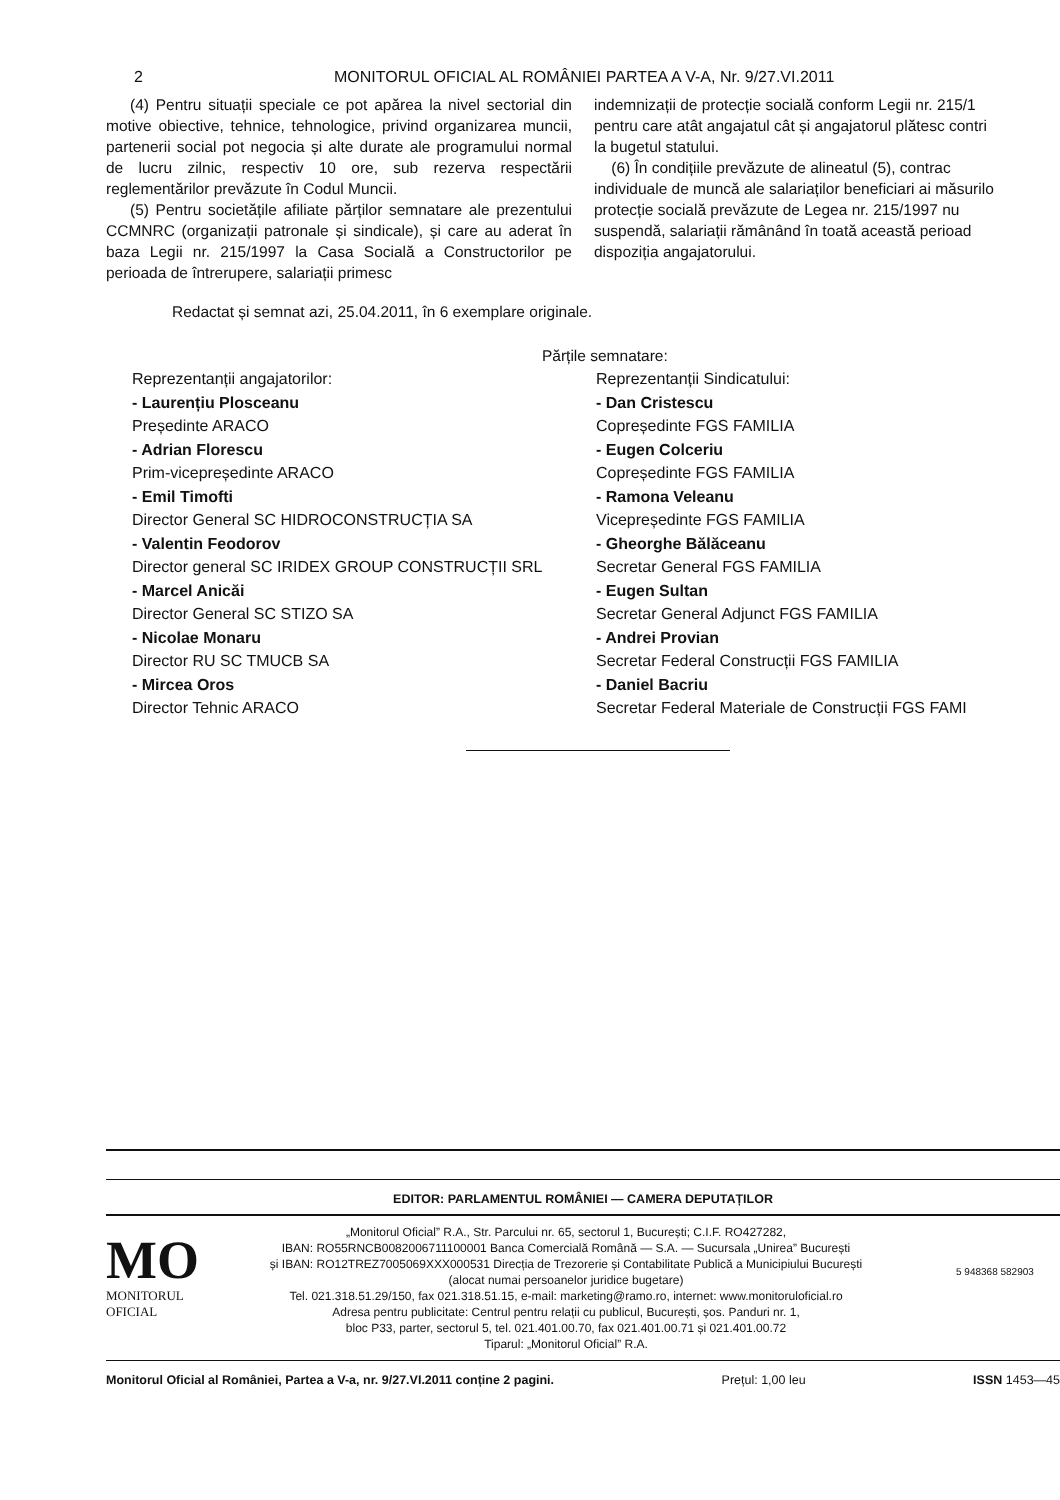2 MONITORUL OFICIAL AL ROMÂNIEI PARTEA A V-A, Nr. 9/27.VI.2011
(4) Pentru situații speciale ce pot apărea la nivel sectorial din motive obiective, tehnice, tehnologice, privind organizarea muncii, partenerii social pot negocia și alte durate ale programului normal de lucru zilnic, respectiv 10 ore, sub rezerva respectării reglementărilor prevăzute în Codul Muncii.
(5) Pentru societățile afiliate părților semnatare ale prezentului CCMNRC (organizații patronale și sindicale), și care au aderat în baza Legii nr. 215/1997 la Casa Socială a Constructorilor pe perioada de întrerupere, salariații primesc
indemnizații de protecție socială conform Legii nr. 215/1
pentru care atât angajatul cât și angajatorul plătesc contri
la bugetul statului.
(6) În condițiile prevăzute de alineatul (5), contrac
individuale de muncă ale salariaților beneficiari ai măsurilo
protecție socială prevăzute de Legea nr. 215/1997 nu
suspendă, salariații rămânând în toată această perioad
dispoziția angajatorului.
Redactat și semnat azi, 25.04.2011, în 6 exemplare originale.
Părțile semnatare:
Reprezentanții angajatorilor:
- Laurențiu Plosceanu
Președinte ARACO
- Adrian Florescu
Prim-vicepreședinte ARACO
- Emil Timofti
Director General SC HIDROCONSTRUCȚIA SA
- Valentin Feodorov
Director general SC IRIDEX GROUP CONSTRUCȚII SRL
- Marcel Anicăi
Director General SC STIZO SA
- Nicolae Monaru
Director RU SC TMUCB SA
- Mircea Oros
Director Tehnic ARACO
Reprezentanții Sindicatului:
- Dan Cristescu
Copreședinte FGS FAMILIA
- Eugen Colceriu
Copreședinte FGS FAMILIA
- Ramona Veleanu
Vicepreședinte FGS FAMILIA
- Gheorghe Bălăceanu
Secretar General FGS FAMILIA
- Eugen Sultan
Secretar General Adjunct FGS FAMILIA
- Andrei Provian
Secretar Federal Construcții FGS FAMILIA
- Daniel Bacriu
Secretar Federal Materiale de Construcții FGS FAMI
EDITOR: PARLAMENTUL ROMÂNIEI — CAMERA DEPUTAȚILOR
MO
MONITORUL
OFICIAL
„Monitorul Oficial” R.A., Str. Parcului nr. 65, sectorul 1, București; C.I.F. RO427282,
IBAN: RO55RNCB0082006711100001 Banca Comercială Română — S.A. — Sucursala „Unirea” București
și IBAN: RO12TREZ7005069XXX000531 Direcția de Trezorerie și Contabilitate Publică a Municipiului București
(alocat numai persoanelor juridice bugetare)
Tel. 021.318.51.29/150, fax 021.318.51.15, e-mail: marketing@ramo.ro, internet: www.monitoruloficial.ro
Adresa pentru publicitate: Centrul pentru relații cu publicul, București, șos. Panduri nr. 1,
bloc P33, parter, sectorul 5, tel. 021.401.00.70, fax 021.401.00.71 și 021.401.00.72
Tiparul: „Monitorul Oficial” R.A.
5 948368 582903
Monitorul Oficial al României, Partea a V-a, nr. 9/27.VI.2011 conține 2 pagini. Prețul: 1,00 leu ISSN 1453—45